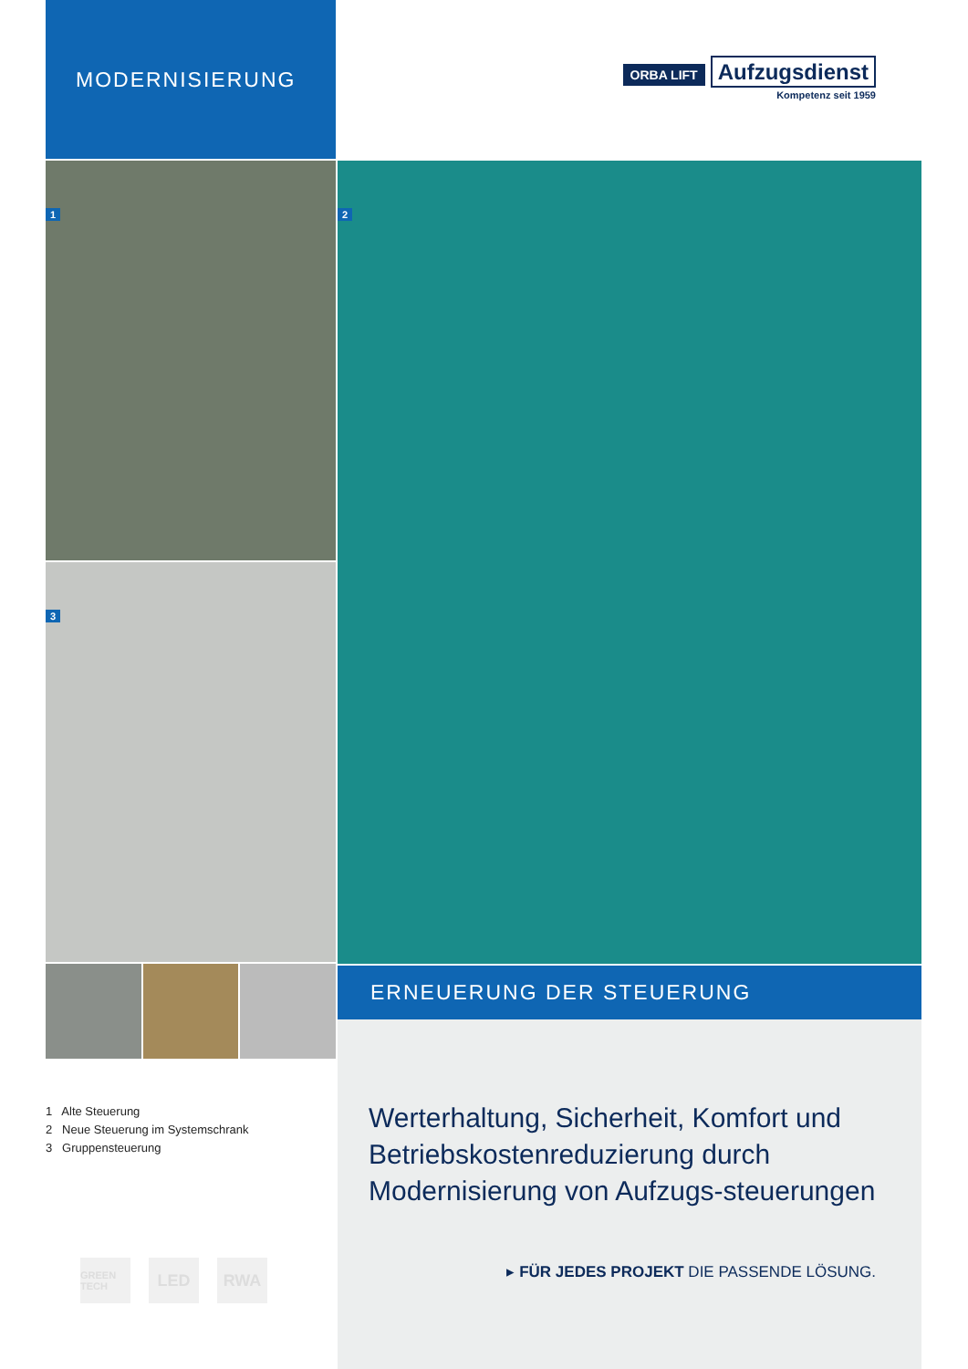MODERNISIERUNG
1
3
1 Alte Steuerung
2 Neue Steuerung im Systemschrank
3 Gruppensteuerung
GREEN TECH LED RWA
ORBA LIFT
Aufzugsdienst
Kompetenz seit 1959
2
ERNEUERUNG DER STEUERUNG
Werterhaltung, Sicherheit, Komfort und Betriebskostenreduzierung durch Modernisierung von Aufzugs-steuerungen
▸ FÜR JEDES PROJEKT DIE PASSENDE LÖSUNG.